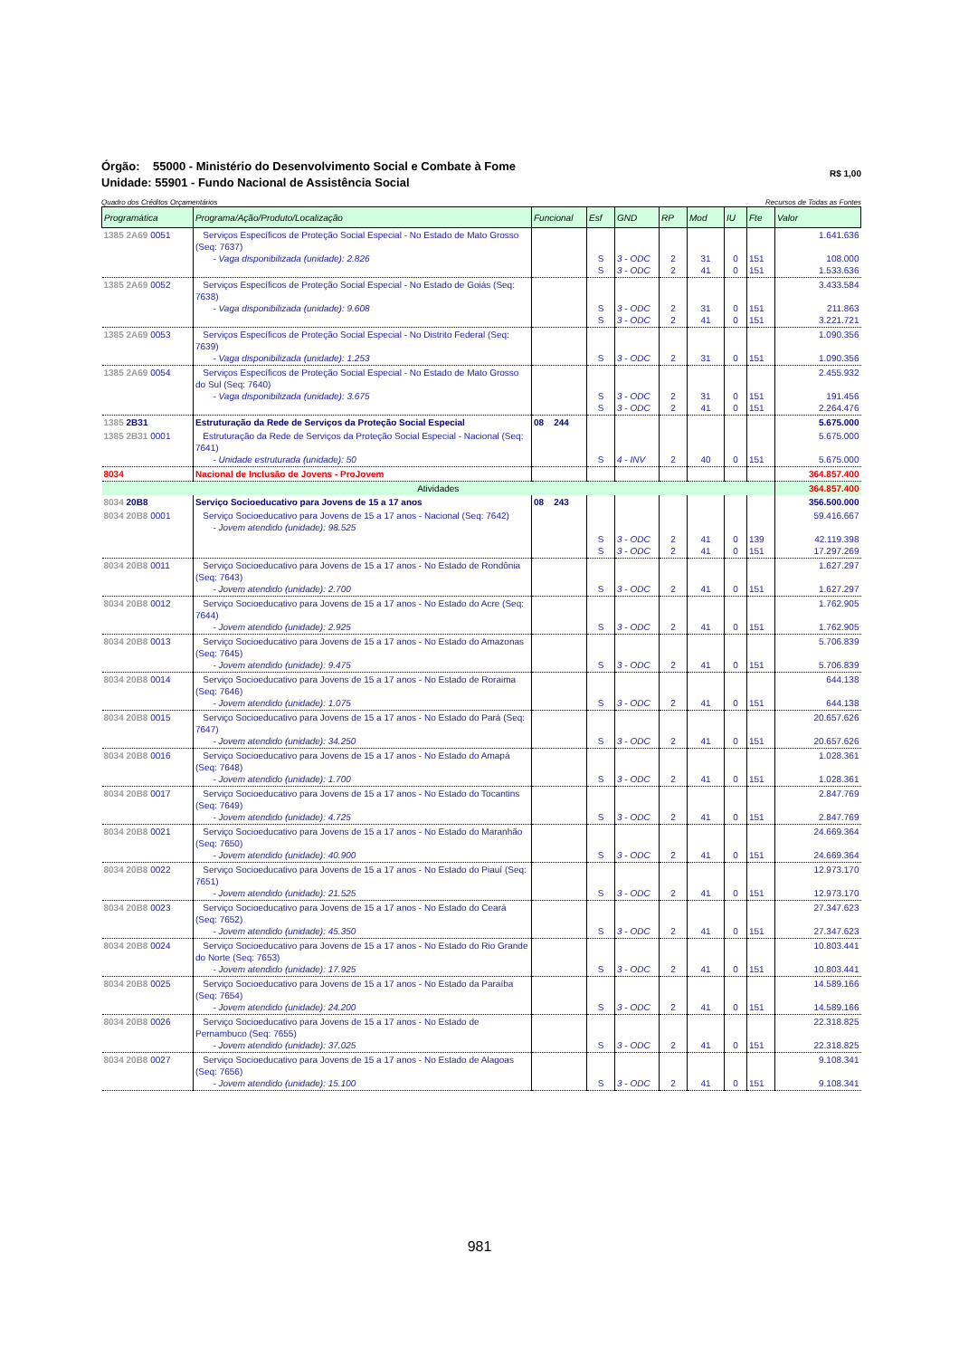Órgão: 55000 - Ministério do Desenvolvimento Social e Combate à Fome
Unidade: 55901 - Fundo Nacional de Assistência Social
R$ 1,00
Quadro dos Créditos Orçamentários Recursos de Todas as Fontes
| Programática | Programa/Ação/Produto/Localização | Funcional | Esf | GND | RP | Mod | IU | Fte | Valor |
| --- | --- | --- | --- | --- | --- | --- | --- | --- | --- |
| 1385 2A69 0051 | Serviços Específicos de Proteção Social Especial - No Estado de Mato Grosso (Seq: 7637) - Vaga disponibilizada (unidade): 2.826 | | S S | 3 - ODC 3 - ODC | 2 2 | 31 41 | 0 0 | 151 151 | 1.641.636 108.000 1.533.636 |
| 1385 2A69 0052 | Serviços Específicos de Proteção Social Especial - No Estado de Goiás (Seq: 7638) - Vaga disponibilizada (unidade): 9.608 | | S S | 3 - ODC 3 - ODC | 2 2 | 31 41 | 0 0 | 151 151 | 3.433.584 211.863 3.221.721 |
| 1385 2A69 0053 | Serviços Específicos de Proteção Social Especial - No Distrito Federal (Seq: 7639) - Vaga disponibilizada (unidade): 1.253 | | S | 3 - ODC | 2 | 31 | 0 | 151 | 1.090.356 1.090.356 |
| 1385 2A69 0054 | Serviços Específicos de Proteção Social Especial - No Estado de Mato Grosso do Sul (Seq: 7640) - Vaga disponibilizada (unidade): 3.675 | | S S | 3 - ODC 3 - ODC | 2 2 | 31 41 | 0 0 | 151 151 | 2.455.932 191.456 2.264.476 |
| 1385 2B31 | Estruturação da Rede de Serviços da Proteção Social Especial | 08 244 | | | | | | | 5.675.000 |
| 1385 2B31 0001 | Estruturação da Rede de Serviços da Proteção Social Especial - Nacional (Seq: 7641) - Unidade estruturada (unidade): 50 | | S | 4 - INV | 2 | 40 | 0 | 151 | 5.675.000 5.675.000 |
| 8034 | Nacional de Inclusão de Jovens - ProJovem | | | | | | | | 364.857.400 |
| Atividades | | | | | | | | | 364.857.400 |
| 8034 20B8 | Serviço Socioeducativo para Jovens de 15 a 17 anos | 08 243 | | | | | | | 356.500.000 |
| 8034 20B8 0001 | Serviço Socioeducativo para Jovens de 15 a 17 anos - Nacional (Seq: 7642) - Jovem atendido (unidade): 98.525 | | S S | 3 - ODC 3 - ODC | 2 2 | 41 41 | 0 0 | 139 151 | 59.416.667 42.119.398 17.297.269 |
| 8034 20B8 0011 | Serviço Socioeducativo para Jovens de 15 a 17 anos - No Estado de Rondônia (Seq: 7643) - Jovem atendido (unidade): 2.700 | | S | 3 - ODC | 2 | 41 | 0 | 151 | 1.627.297 1.627.297 |
| 8034 20B8 0012 | Serviço Socioeducativo para Jovens de 15 a 17 anos - No Estado do Acre (Seq: 7644) - Jovem atendido (unidade): 2.925 | | S | 3 - ODC | 2 | 41 | 0 | 151 | 1.762.905 1.762.905 |
| 8034 20B8 0013 | Serviço Socioeducativo para Jovens de 15 a 17 anos - No Estado do Amazonas (Seq: 7645) - Jovem atendido (unidade): 9.475 | | S | 3 - ODC | 2 | 41 | 0 | 151 | 5.706.839 5.706.839 |
| 8034 20B8 0014 | Serviço Socioeducativo para Jovens de 15 a 17 anos - No Estado de Roraima (Seq: 7646) - Jovem atendido (unidade): 1.075 | | S | 3 - ODC | 2 | 41 | 0 | 151 | 644.138 644.138 |
| 8034 20B8 0015 | Serviço Socioeducativo para Jovens de 15 a 17 anos - No Estado do Pará (Seq: 7647) - Jovem atendido (unidade): 34.250 | | S | 3 - ODC | 2 | 41 | 0 | 151 | 20.657.626 20.657.626 |
| 8034 20B8 0016 | Serviço Socioeducativo para Jovens de 15 a 17 anos - No Estado do Amapá (Seq: 7648) - Jovem atendido (unidade): 1.700 | | S | 3 - ODC | 2 | 41 | 0 | 151 | 1.028.361 1.028.361 |
| 8034 20B8 0017 | Serviço Socioeducativo para Jovens de 15 a 17 anos - No Estado do Tocantins (Seq: 7649) - Jovem atendido (unidade): 4.725 | | S | 3 - ODC | 2 | 41 | 0 | 151 | 2.847.769 2.847.769 |
| 8034 20B8 0021 | Serviço Socioeducativo para Jovens de 15 a 17 anos - No Estado do Maranhão (Seq: 7650) - Jovem atendido (unidade): 40.900 | | S | 3 - ODC | 2 | 41 | 0 | 151 | 24.669.364 24.669.364 |
| 8034 20B8 0022 | Serviço Socioeducativo para Jovens de 15 a 17 anos - No Estado do Piauí (Seq: 7651) - Jovem atendido (unidade): 21.525 | | S | 3 - ODC | 2 | 41 | 0 | 151 | 12.973.170 12.973.170 |
| 8034 20B8 0023 | Serviço Socioeducativo para Jovens de 15 a 17 anos - No Estado do Ceará (Seq: 7652) - Jovem atendido (unidade): 45.350 | | S | 3 - ODC | 2 | 41 | 0 | 151 | 27.347.623 27.347.623 |
| 8034 20B8 0024 | Serviço Socioeducativo para Jovens de 15 a 17 anos - No Estado do Rio Grande do Norte (Seq: 7653) - Jovem atendido (unidade): 17.925 | | S | 3 - ODC | 2 | 41 | 0 | 151 | 10.803.441 10.803.441 |
| 8034 20B8 0025 | Serviço Socioeducativo para Jovens de 15 a 17 anos - No Estado da Paraíba (Seq: 7654) - Jovem atendido (unidade): 24.200 | | S | 3 - ODC | 2 | 41 | 0 | 151 | 14.589.166 14.589.166 |
| 8034 20B8 0026 | Serviço Socioeducativo para Jovens de 15 a 17 anos - No Estado de Pernambuco (Seq: 7655) - Jovem atendido (unidade): 37.025 | | S | 3 - ODC | 2 | 41 | 0 | 151 | 22.318.825 22.318.825 |
| 8034 20B8 0027 | Serviço Socioeducativo para Jovens de 15 a 17 anos - No Estado de Alagoas (Seq: 7656) - Jovem atendido (unidade): 15.100 | | S | 3 - ODC | 2 | 41 | 0 | 151 | 9.108.341 9.108.341 |
981